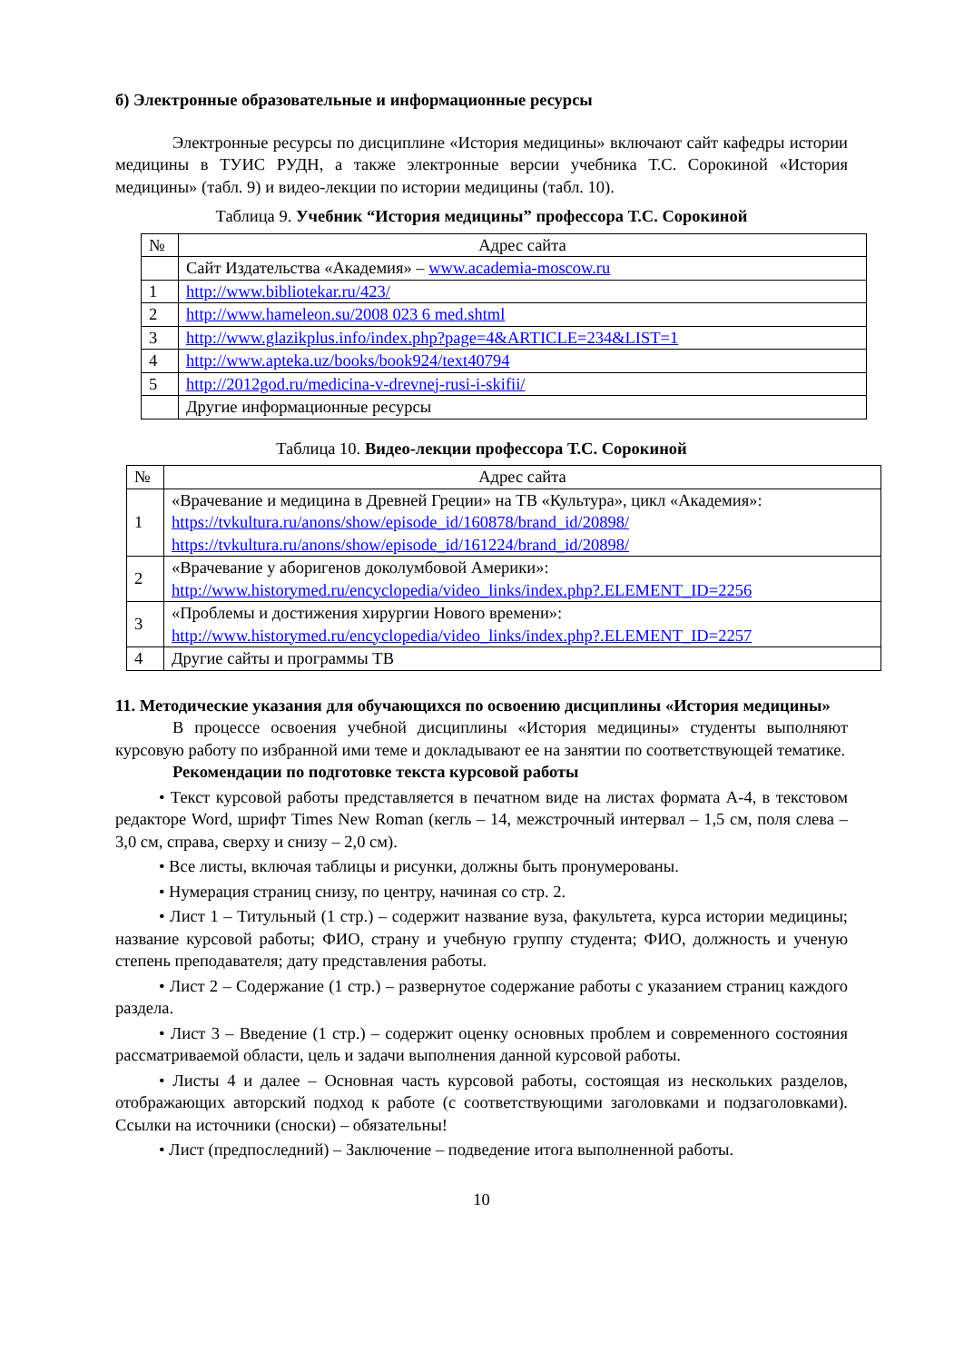б) Электронные образовательные и информационные ресурсы
Электронные ресурсы по дисциплине «История медицины» включают сайт кафедры истории медицины в ТУИС РУДН, а также электронные версии учебника Т.С. Сорокиной «История медицины» (табл. 9) и видео-лекции по истории медицины (табл. 10).
Таблица 9. Учебник “История медицины” профессора Т.С. Сорокиной
| № | Адрес сайта |
| --- | --- |
| | Сайт Издательства «Академия» – www.academia-moscow.ru |
| 1 | http://www.bibliotekar.ru/423/ |
| 2 | http://www.hameleon.su/2008 023 6 med.shtml |
| 3 | http://www.glazikplus.info/index.php?page=4&ARTICLE=234&LIST=1 |
| 4 | http://www.apteka.uz/books/book924/text40794 |
| 5 | http://2012god.ru/medicina-v-drevnej-rusi-i-skifii/ |
| | Другие информационные ресурсы |
Таблица 10. Видео-лекции профессора Т.С. Сорокиной
| № | Адрес сайта |
| --- | --- |
| 1 | «Врачевание и медицина в Древней Греции» на ТВ «Культура», цикл «Академия»: https://tvkultura.ru/anons/show/episode_id/160878/brand_id/20898/ https://tvkultura.ru/anons/show/episode_id/161224/brand_id/20898/ |
| 2 | «Врачевание у аборигенов доколумбовой Америки»: http://www.historymed.ru/encyclopedia/video_links/index.php?.ELEMENT_ID=2256 |
| 3 | «Проблемы и достижения хирургии Нового времени»: http://www.historymed.ru/encyclopedia/video_links/index.php?.ELEMENT_ID=2257 |
| 4 | Другие сайты и программы ТВ |
11. Методические указания для обучающихся по освоению дисциплины «История медицины»
В процессе освоения учебной дисциплины «История медицины» студенты выполняют курсовую работу по избранной ими теме и докладывают ее на занятии по соответствующей тематике.
Рекомендации по подготовке текста курсовой работы
• Текст курсовой работы представляется в печатном виде на листах формата А-4, в текстовом редакторе Word, шрифт Times New Roman (кегль – 14, межстрочный интервал – 1,5 см, поля слева – 3,0 см, справа, сверху и снизу – 2,0 см).
• Все листы, включая таблицы и рисунки, должны быть пронумерованы.
• Нумерация страниц снизу, по центру, начиная со стр. 2.
• Лист 1 – Титульный (1 стр.) – содержит название вуза, факультета, курса истории медицины; название курсовой работы; ФИО, страну и учебную группу студента; ФИО, должность и ученую степень преподавателя; дату представления работы.
• Лист 2 – Содержание (1 стр.) – развернутое содержание работы с указанием страниц каждого раздела.
• Лист 3 – Введение (1 стр.) – содержит оценку основных проблем и современного состояния рассматриваемой области, цель и задачи выполнения данной курсовой работы.
• Листы 4 и далее – Основная часть курсовой работы, состоящая из нескольких разделов, отображающих авторский подход к работе (с соответствующими заголовками и подзаголовками). Ссылки на источники (сноски) – обязательны!
• Лист (предпоследний) – Заключение – подведение итога выполненной работы.
10